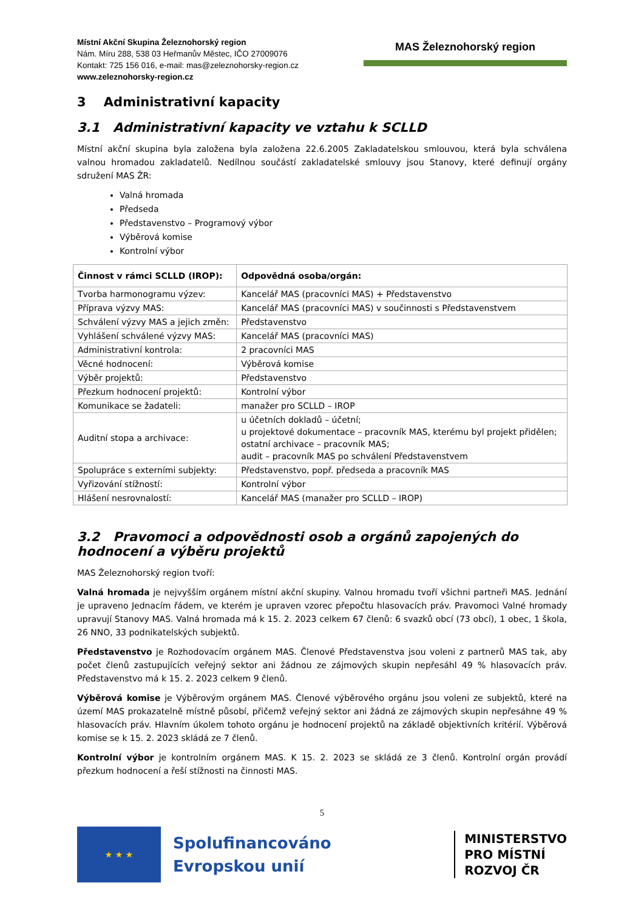Místní Akční Skupina Železnohorský region
Nám. Míru 288, 538 03 Heřmanův Městec, IČO 27009076
Kontakt: 725 156 016, e-mail: mas@zeleznohorsky-region.cz
www.zeleznohorsky-region.cz
MAS Železnohorský region
3 Administrativní kapacity
3.1 Administrativní kapacity ve vztahu k SCLLD
Místní akční skupina byla založena byla založena 22.6.2005 Zakladatelskou smlouvou, která byla schválena valnou hromadou zakladatelů. Nedílnou součástí zakladatelské smlouvy jsou Stanovy, které definují orgány sdružení MAS ŽR:
Valná hromada
Předseda
Představenstvo – Programový výbor
Výběrová komise
Kontrolní výbor
| Činnost v rámci SCLLD (IROP): | Odpovědná osoba/orgán: |
| --- | --- |
| Tvorba harmonogramu výzev: | Kancelář MAS (pracovníci MAS) + Představenstvo |
| Příprava výzvy MAS: | Kancelář MAS (pracovníci MAS) v součinnosti s Představenstvem |
| Schválení výzvy MAS a jejich změn: | Představenstvo |
| Vyhlášení schválené výzvy MAS: | Kancelář MAS (pracovníci MAS) |
| Administrativní kontrola: | 2 pracovníci MAS |
| Věcné hodnocení: | Výběrová komise |
| Výběr projektů: | Představenstvo |
| Přezkum hodnocení projektů: | Kontrolní výbor |
| Komunikace se žadateli: | manažer pro SCLLD – IROP |
| Auditní stopa a archivace: | u účetních dokladů – účetní; u projektové dokumentace – pracovník MAS, kterému byl projekt přidělen; ostatní archivace – pracovník MAS; audit – pracovník MAS po schválení Představenstvem |
| Spolupráce s externími subjekty: | Představenstvo, popř. předseda a pracovník MAS |
| Vyřizování stížností: | Kontrolní výbor |
| Hlášení nesrovnalostí: | Kancelář MAS (manažer pro SCLLD – IROP) |
3.2 Pravomoci a odpovědnosti osob a orgánů zapojených do hodnocení a výběru projektů
MAS Železnohorský region tvoří:
Valná hromada je nejvyšším orgánem místní akční skupiny. Valnou hromadu tvoří všichni partneři MAS. Jednání je upraveno Jednacím řádem, ve kterém je upraven vzorec přepočtu hlasovacích práv. Pravomoci Valné hromady upravují Stanovy MAS. Valná hromada má k 15. 2. 2023 celkem 67 členů: 6 svazků obcí (73 obcí), 1 obec, 1 škola, 26 NNO, 33 podnikatelských subjektů.
Představenstvo je Rozhodovacím orgánem MAS. Členové Představenstva jsou voleni z partnerů MAS tak, aby počet členů zastupujících veřejný sektor ani žádnou ze zájmových skupin nepřesáhl 49 % hlasovacích práv. Představenstvo má k 15. 2. 2023 celkem 9 členů.
Výběrová komise je Výběrovým orgánem MAS. Členové výběrového orgánu jsou voleni ze subjektů, které na území MAS prokazatelně místně působí, přičemž veřejný sektor ani žádná ze zájmových skupin nepřesáhne 49 % hlasovacích práv. Hlavním úkolem tohoto orgánu je hodnocení projektů na základě objektivních kritérií. Výběrová komise se k 15. 2. 2023 skládá ze 7 členů.
Kontrolní výbor je kontrolním orgánem MAS. K 15. 2. 2023 se skládá ze 3 členů. Kontrolní orgán provádí přezkum hodnocení a řeší stížnosti na činnosti MAS.
5
★ ★ ★
Spolufinancováno
Evropskou unií
MINISTERSTVO
PRO MÍSTNÍ
ROZVOJ ČR